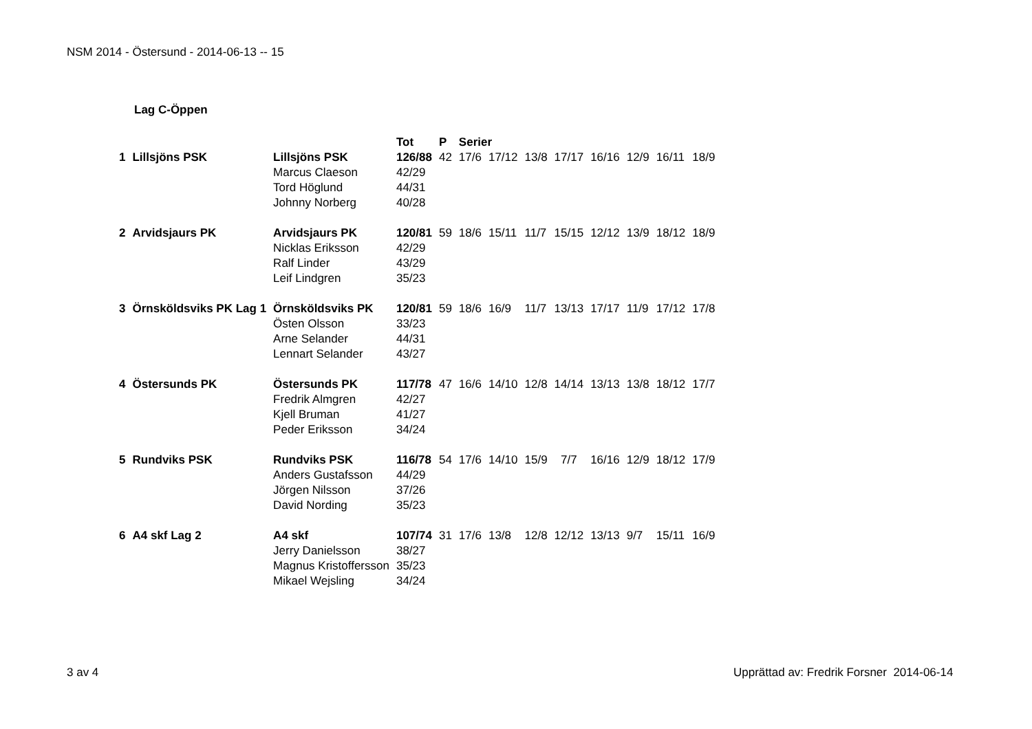NSM 2014 - Östersund - 2014-06-13 -- 15
Lag C-Öppen
| | | | Tot | P | Serier | | | | | | | |
| --- | --- | --- | --- | --- | --- | --- | --- | --- | --- | --- | --- | --- |
| 1 | Lillsjöns PSK | Lillsjöns PSK | 126/88 | 42 | 17/6 | 17/12 | 13/8 | 17/17 | 16/16 | 12/9 | 16/11 | 18/9 |
| | | Marcus Claeson | 42/29 | | | | | | | | | |
| | | Tord Höglund | 44/31 | | | | | | | | | |
| | | Johnny Norberg | 40/28 | | | | | | | | | |
| 2 | Arvidsjaurs PK | Arvidsjaurs PK | 120/81 | 59 | 18/6 | 15/11 | 11/7 | 15/15 | 12/12 | 13/9 | 18/12 | 18/9 |
| | | Nicklas Eriksson | 42/29 | | | | | | | | | |
| | | Ralf Linder | 43/29 | | | | | | | | | |
| | | Leif Lindgren | 35/23 | | | | | | | | | |
| 3 | Örnsköldsviks PK Lag 1 | Örnsköldsviks PK | 120/81 | 59 | 18/6 | 16/9 | 11/7 | 13/13 | 17/17 | 11/9 | 17/12 | 17/8 |
| | | Östen Olsson | 33/23 | | | | | | | | | |
| | | Arne Selander | 44/31 | | | | | | | | | |
| | | Lennart Selander | 43/27 | | | | | | | | | |
| 4 | Östersunds PK | Östersunds PK | 117/78 | 47 | 16/6 | 14/10 | 12/8 | 14/14 | 13/13 | 13/8 | 18/12 | 17/7 |
| | | Fredrik Almgren | 42/27 | | | | | | | | | |
| | | Kjell Bruman | 41/27 | | | | | | | | | |
| | | Peder Eriksson | 34/24 | | | | | | | | | |
| 5 | Rundviks PSK | Rundviks PSK | 116/78 | 54 | 17/6 | 14/10 | 15/9 | 7/7 | 16/16 | 12/9 | 18/12 | 17/9 |
| | | Anders Gustafsson | 44/29 | | | | | | | | | |
| | | Jörgen Nilsson | 37/26 | | | | | | | | | |
| | | David Nording | 35/23 | | | | | | | | | |
| 6 | A4 skf Lag 2 | A4 skf | 107/74 | 31 | 17/6 | 13/8 | 12/8 | 12/12 | 13/13 | 9/7 | 15/11 | 16/9 |
| | | Jerry Danielsson | 38/27 | | | | | | | | | |
| | | Magnus Kristoffersson | 35/23 | | | | | | | | | |
| | | Mikael Wejsling | 34/24 | | | | | | | | | |
3 av 4
Upprättad av: Fredrik Forsner 2014-06-14